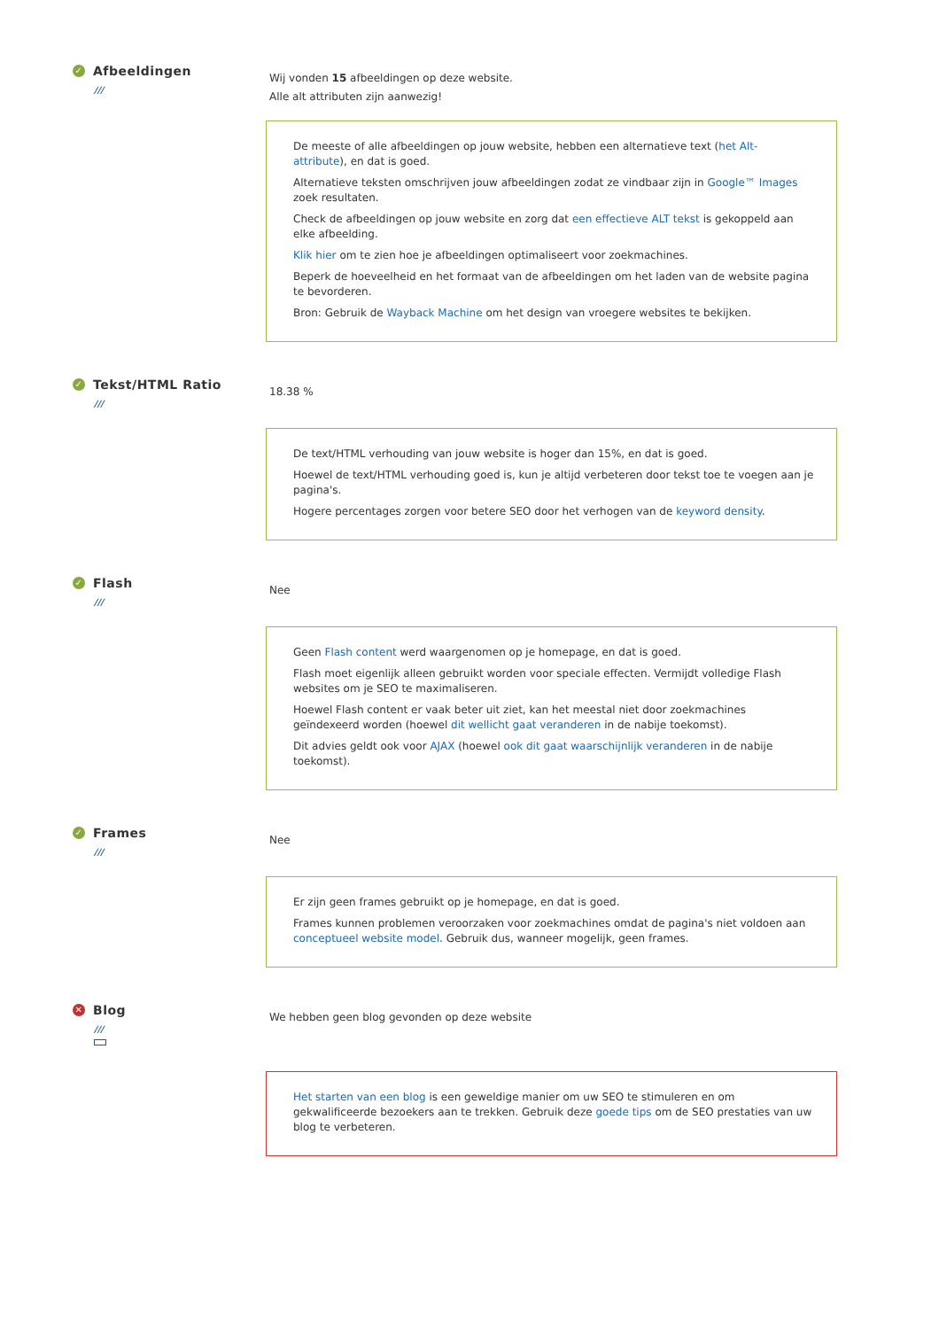✓ Afbeeldingen
///
Wij vonden 15 afbeeldingen op deze website.
Alle alt attributen zijn aanwezig!
De meeste of alle afbeeldingen op jouw website, hebben een alternatieve text (het Alt- attribute), en dat is goed.
Alternatieve teksten omschrijven jouw afbeeldingen zodat ze vindbaar zijn in Google™ Images zoek resultaten.
Check de afbeeldingen op jouw website en zorg dat een effectieve ALT tekst is gekoppeld aan elke afbeelding.
Klik hier om te zien hoe je afbeeldingen optimaliseert voor zoekmachines.
Beperk de hoeveelheid en het formaat van de afbeeldingen om het laden van de website pagina te bevorderen.
Bron: Gebruik de Wayback Machine om het design van vroegere websites te bekijken.
✓ Tekst/HTML Ratio
///
18.38 %
De text/HTML verhouding van jouw website is hoger dan 15%, en dat is goed.
Hoewel de text/HTML verhouding goed is, kun je altijd verbeteren door tekst toe te voegen aan je pagina's.
Hogere percentages zorgen voor betere SEO door het verhogen van de keyword density.
✓ Flash
///
Nee
Geen Flash content werd waargenomen op je homepage, en dat is goed.
Flash moet eigenlijk alleen gebruikt worden voor speciale effecten. Vermijdt volledige Flash websites om je SEO te maximaliseren.
Hoewel Flash content er vaak beter uit ziet, kan het meestal niet door zoekmachines geïndexeerd worden (hoewel dit wellicht gaat veranderen in de nabije toekomst).
Dit advies geldt ook voor AJAX (hoewel ook dit gaat waarschijnlijk veranderen in de nabije toekomst).
✓ Frames
///
Nee
Er zijn geen frames gebruikt op je homepage, en dat is goed.
Frames kunnen problemen veroorzaken voor zoekmachines omdat de pagina's niet voldoen aan conceptueel website model. Gebruik dus, wanneer mogelijk, geen frames.
✕ Blog
///
We hebben geen blog gevonden op deze website
Het starten van een blog is een geweldige manier om uw SEO te stimuleren en om gekwalificeerde bezoekers aan te trekken. Gebruik deze goede tips om de SEO prestaties van uw blog te verbeteren.